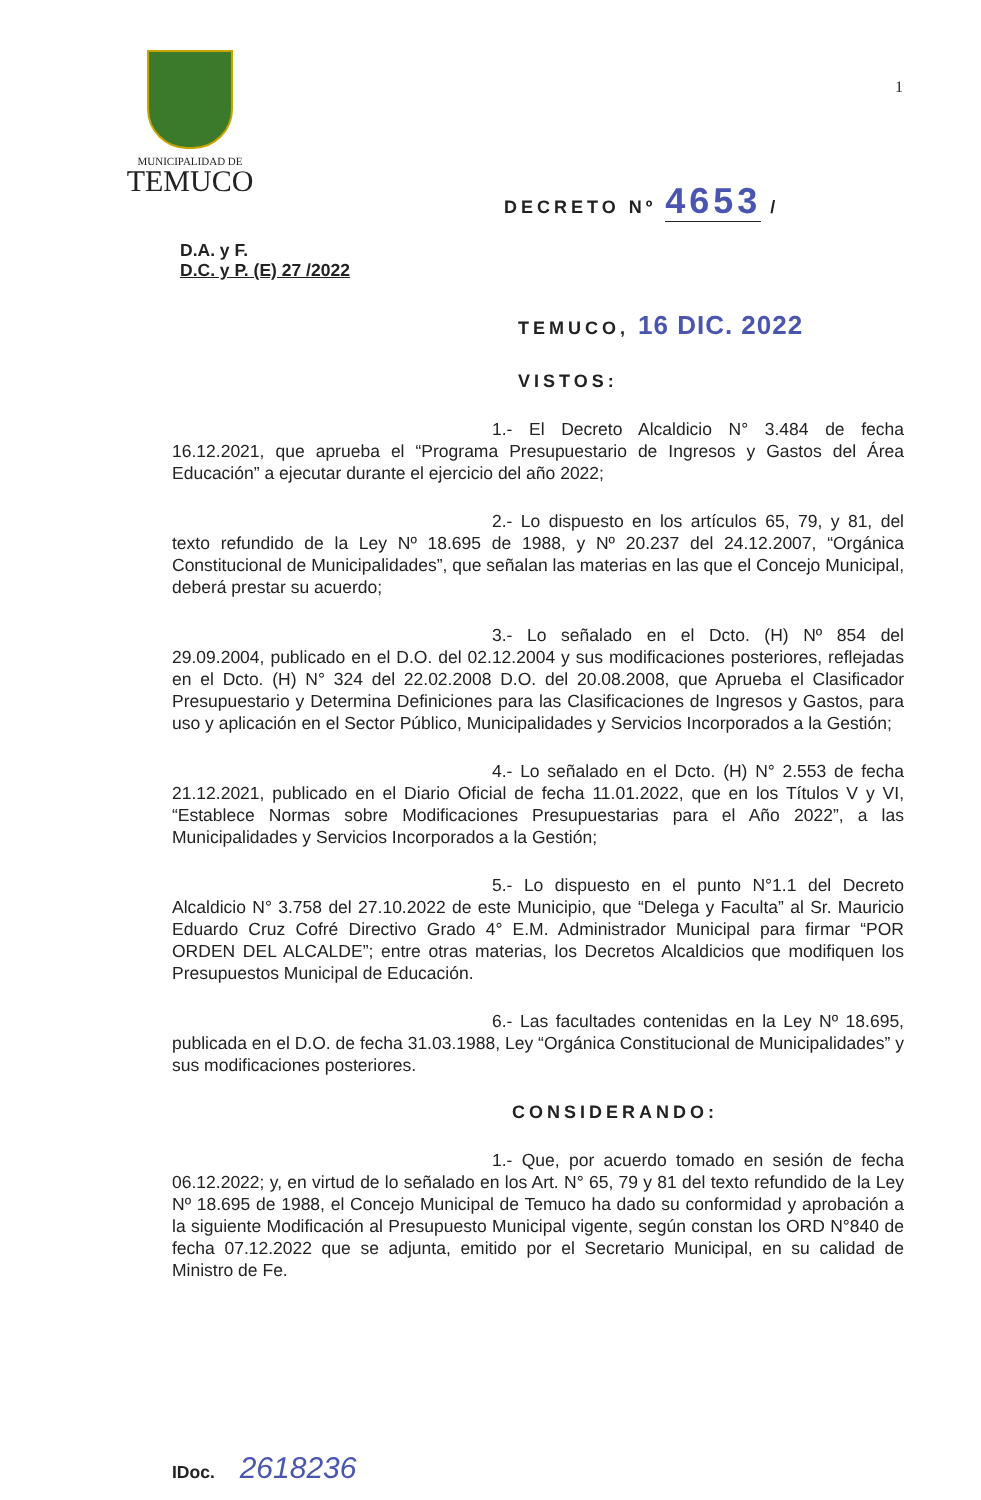MUNICIPALIDAD DE
TEMUCO
1
DECRETO Nº 4653 /
D.A. y F.
D.C. y P. (E) 27 /2022
TEMUCO, 16 DIC. 2022
VISTOS:
1.- El Decreto Alcaldicio N° 3.484 de fecha 16.12.2021, que aprueba el “Programa Presupuestario de Ingresos y Gastos del Área Educación” a ejecutar durante el ejercicio del año 2022;
2.- Lo dispuesto en los artículos 65, 79, y 81, del texto refundido de la Ley Nº 18.695 de 1988, y Nº 20.237 del 24.12.2007, “Orgánica Constitucional de Municipalidades”, que señalan las materias en las que el Concejo Municipal, deberá prestar su acuerdo;
3.- Lo señalado en el Dcto. (H) Nº 854 del 29.09.2004, publicado en el D.O. del 02.12.2004 y sus modificaciones posteriores, reflejadas en el Dcto. (H) N° 324 del 22.02.2008 D.O. del 20.08.2008, que Aprueba el Clasificador Presupuestario y Determina Definiciones para las Clasificaciones de Ingresos y Gastos, para uso y aplicación en el Sector Público, Municipalidades y Servicios Incorporados a la Gestión;
4.- Lo señalado en el Dcto. (H) N° 2.553 de fecha 21.12.2021, publicado en el Diario Oficial de fecha 11.01.2022, que en los Títulos V y VI, “Establece Normas sobre Modificaciones Presupuestarias para el Año 2022”, a las Municipalidades y Servicios Incorporados a la Gestión;
5.- Lo dispuesto en el punto N°1.1 del Decreto Alcaldicio N° 3.758 del 27.10.2022 de este Municipio, que “Delega y Faculta” al Sr. Mauricio Eduardo Cruz Cofré Directivo Grado 4° E.M. Administrador Municipal para firmar “POR ORDEN DEL ALCALDE”; entre otras materias, los Decretos Alcaldicios que modifiquen los Presupuestos Municipal de Educación.
6.- Las facultades contenidas en la Ley Nº 18.695, publicada en el D.O. de fecha 31.03.1988, Ley “Orgánica Constitucional de Municipalidades” y sus modificaciones posteriores.
CONSIDERANDO:
1.- Que, por acuerdo tomado en sesión de fecha 06.12.2022; y, en virtud de lo señalado en los Art. N° 65, 79 y 81 del texto refundido de la Ley Nº 18.695 de 1988, el Concejo Municipal de Temuco ha dado su conformidad y aprobación a la siguiente Modificación al Presupuesto Municipal vigente, según constan los ORD N°840 de fecha 07.12.2022 que se adjunta, emitido por el Secretario Municipal, en su calidad de Ministro de Fe.
IDoc. 2618236